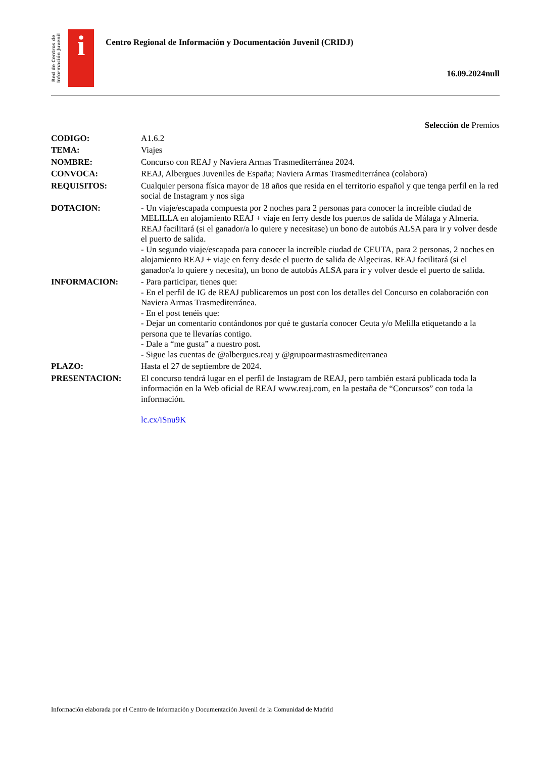Red de Centros de Información Juvenil
i
Centro Regional de Información y Documentación Juvenil (CRIDJ)
16.09.2024null
Selección de Premios
| CODIGO: | A1.6.2 |
| TEMA: | Viajes |
| NOMBRE: | Concurso con REAJ y Naviera Armas Trasmediterránea 2024. |
| CONVOCA: | REAJ, Albergues Juveniles de España; Naviera Armas Trasmediterránea (colabora) |
| REQUISITOS: | Cualquier persona física mayor de 18 años que resida en el territorio español y que tenga perfil en la red social de Instagram y nos siga |
| DOTACION: | - Un viaje/escapada compuesta por 2 noches para 2 personas para conocer la increíble ciudad de MELILLA en alojamiento REAJ + viaje en ferry desde los puertos de salida de Málaga y Almería. REAJ facilitará (si el ganador/a lo quiere y necesitase) un bono de autobús ALSA para ir y volver desde el puerto de salida. - Un segundo viaje/escapada para conocer la increíble ciudad de CEUTA, para 2 personas, 2 noches en alojamiento REAJ + viaje en ferry desde el puerto de salida de Algeciras. REAJ facilitará (si el ganador/a lo quiere y necesita), un bono de autobús ALSA para ir y volver desde el puerto de salida. |
| INFORMACION: | - Para participar, tienes que: - En el perfil de IG de REAJ publicaremos un post con los detalles del Concurso en colaboración con Naviera Armas Trasmediterránea. - En el post tenéis que: - Dejar un comentario contándonos por qué te gustaría conocer Ceuta y/o Melilla etiquetando a la persona que te llevarías contigo. - Dale a “me gusta” a nuestro post. - Sigue las cuentas de @albergues.reaj y @grupoarmastrasmediterranea |
| PLAZO: | Hasta el 27 de septiembre de 2024. |
| PRESENTACION: | El concurso tendrá lugar en el perfil de Instagram de REAJ, pero también estará publicada toda la información en la Web oficial de REAJ www.reaj.com, en la pestaña de “Concursos” con toda la información. lc.cx/iSnu9K |
Información elaborada por el Centro de Información y Documentación Juvenil de la Comunidad de Madrid